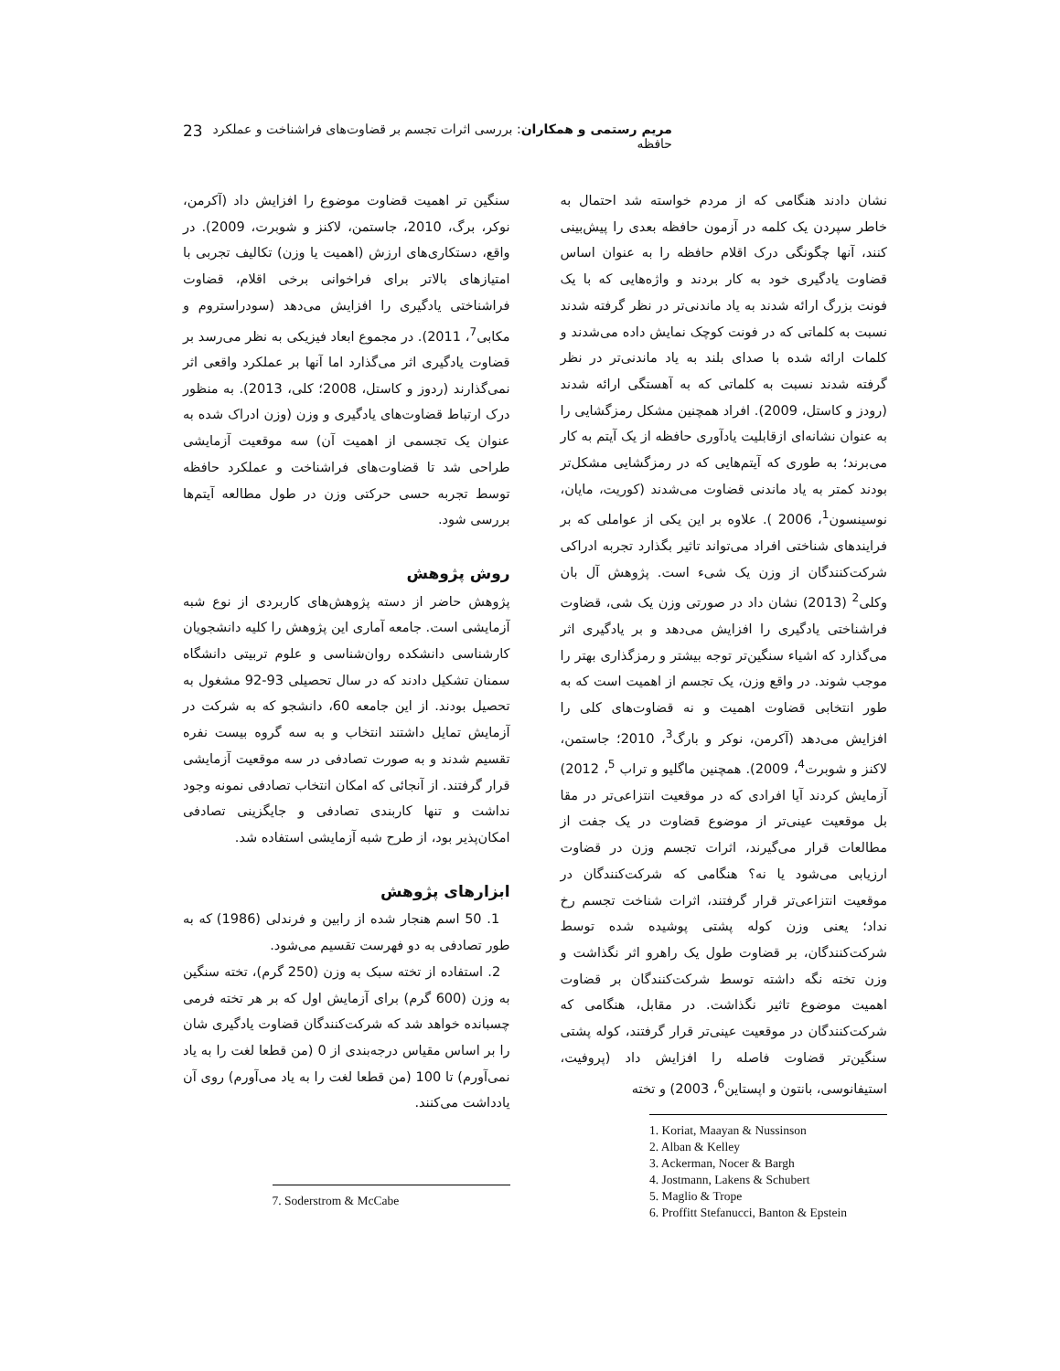مریم رستمی و همکاران: بررسی اثرات تجسم بر قضاوت‌های فراشناخت و عملکرد حافظه 23
نشان دادند هنگامی که از مردم خواسته شد احتمال به خاطر سپردن یک کلمه در آزمون حافظه بعدی را پیش‌بینی کنند، آنها چگونگی درک اقلام حافظه را به عنوان اساس قضاوت یادگیری خود به کار بردند و واژه‌هایی که با یک فونت بزرگ ارائه شدند به یاد ماندنی‌تر در نظر گرفته شدند نسبت به کلماتی که در فونت کوچک نمایش داده می‌شدند و کلمات ارائه شده با صدای بلند به یاد ماندنی‌تر در نظر گرفته شدند نسبت به کلماتی که به آهستگی ارائه شدند (رودز و کاستل، 2009). افراد همچنین مشکل رمزگشایی را به عنوان نشانه‌ای ازقابلیت یادآوری حافظه از یک آیتم به کار می‌برند؛ به طوری که آیتم‌هایی که در رمزگشایی مشکل‌تر بودند کمتر به یاد ماندنی قضاوت می‌شدند (کوریت، مایان، نوسینسون<sup>1</sup>، 2006 ). علاوه بر این یکی از عواملی که بر فرایندهای شناختی افراد می‌تواند تاثیر بگذارد تجربه ادراکی شرکت‌کنندگان از وزن یک شیء است. پژوهش آل بان وکلی<sup>2</sup> (2013) نشان داد در صورتی وزن یک شی، قضاوت فراشناختی یادگیری را افزایش می‌دهد و بر یادگیری اثر می‌گذارد که اشیاء سنگین‌تر توجه بیشتر و رمزگذاری بهتر را موجب شوند. در واقع وزن، یک تجسم از اهمیت است که به طور انتخابی قضاوت اهمیت و نه قضاوت‌های کلی را افزایش می‌دهد (آکرمن، نوکر و بارگ<sup>3</sup>، 2010؛ جاستمن، لاکنز و شوبرت<sup>4</sup>، 2009). همچنین ماگلیو و تراب <sup>5</sup>، 2012) آزمایش کردند آیا افرادی که در موقعیت انتزاعی‌تر در مقا بل موقعیت عینی‌تر از موضوع قضاوت در یک جفت از مطالعات قرار می‌گیرند، اثرات تجسم وزن در قضاوت ارزیابی می‌شود یا نه؟ هنگامی که شرکت‌کنندگان در موقعیت انتزاعی‌تر قرار گرفتند، اثرات شناخت تجسم رخ نداد؛ یعنی وزن کوله پشتی پوشیده شده توسط شرکت‌کنندگان، بر قضاوت طول یک راهرو اثر نگذاشت و وزن تخته نگه داشته توسط شرکت‌کنندگان بر قضاوت اهمیت موضوع تاثیر نگذاشت. در مقابل، هنگامی که شرکت‌کنندگان در موقعیت عینی‌تر قرار گرفتند، کوله پشتی سنگین‌تر قضاوت فاصله را افزایش داد (پروفیت، استیفانوسی، بانتون و اپستاین<sup>6</sup>، 2003) و تخته
1. Koriat, Maayan & Nussinson
2. Alban & Kelley
3. Ackerman, Nocer & Bargh
4. Jostmann, Lakens & Schubert
5. Maglio & Trope
6. Proffitt Stefanucci, Banton & Epstein
سنگین تر اهمیت قضاوت موضوع را افزایش داد (آکرمن، نوکر، برگ، 2010، جاستمن، لاکنز و شوبرت، 2009). در واقع، دستکاری‌های ارزش (اهمیت یا وزن) تکالیف تجربی با امتیازهای بالاتر برای فراخوانی برخی اقلام، قضاوت فراشناختی یادگیری را افزایش می‌دهد (سودراستروم و مکابی<sup>7</sup>، 2011). در مجموع ابعاد فیزیکی به نظر می‌رسد بر قضاوت یادگیری اثر می‌گذارد اما آنها بر عملکرد واقعی اثر نمی‌گذارند (ردوز و کاستل، 2008؛ کلی، 2013). به منظور درک ارتباط قضاوت‌های یادگیری و وزن (وزن ادراک شده به عنوان یک تجسمی از اهمیت آن) سه موقعیت آزمایشی طراحی شد تا قضاوت‌های فراشناخت و عملکرد حافظه توسط تجربه حسی حرکتی وزن در طول مطالعه آیتم‌ها بررسی شود.
روش پژوهش
پژوهش حاضر از دسته پژوهش‌های کاربردی از نوع شبه آزمایشی است. جامعه آماری این پژوهش را کلیه دانشجویان کارشناسی دانشکده روان‌شناسی و علوم تربیتی دانشگاه سمنان تشکیل دادند که در سال تحصیلی 93-92 مشغول به تحصیل بودند. از این جامعه 60، دانشجو که به شرکت در آزمایش تمایل داشتند انتخاب و به سه گروه بیست نفره تقسیم شدند و به صورت تصادفی در سه موقعیت آزمایشی قرار گرفتند. از آنجائی که امکان انتخاب تصادفی نمونه وجود نداشت و تنها کاربندی تصادفی و جایگزینی تصادفی امکان‌پذیر بود، از طرح شبه آزمایشی استفاده شد.
ابزارهای پژوهش
1. 50 اسم هنجار شده از رابین و فرندلی (1986) که به طور تصادفی به دو فهرست تقسیم می‌شود.
2. استفاده از تخته سبک به وزن (250 گرم)، تخته سنگین به وزن (600 گرم) برای آزمایش اول که بر هر تخته فرمی چسبانده خواهد شد که شرکت‌کنندگان قضاوت یادگیری شان را بر اساس مقیاس درجه‌بندی از 0 (من قطعا لغت را به یاد نمی‌آورم) تا 100 (من قطعا لغت را به یاد می‌آورم) روی آن یادداشت می‌کنند.
7. Soderstrom & McCabe